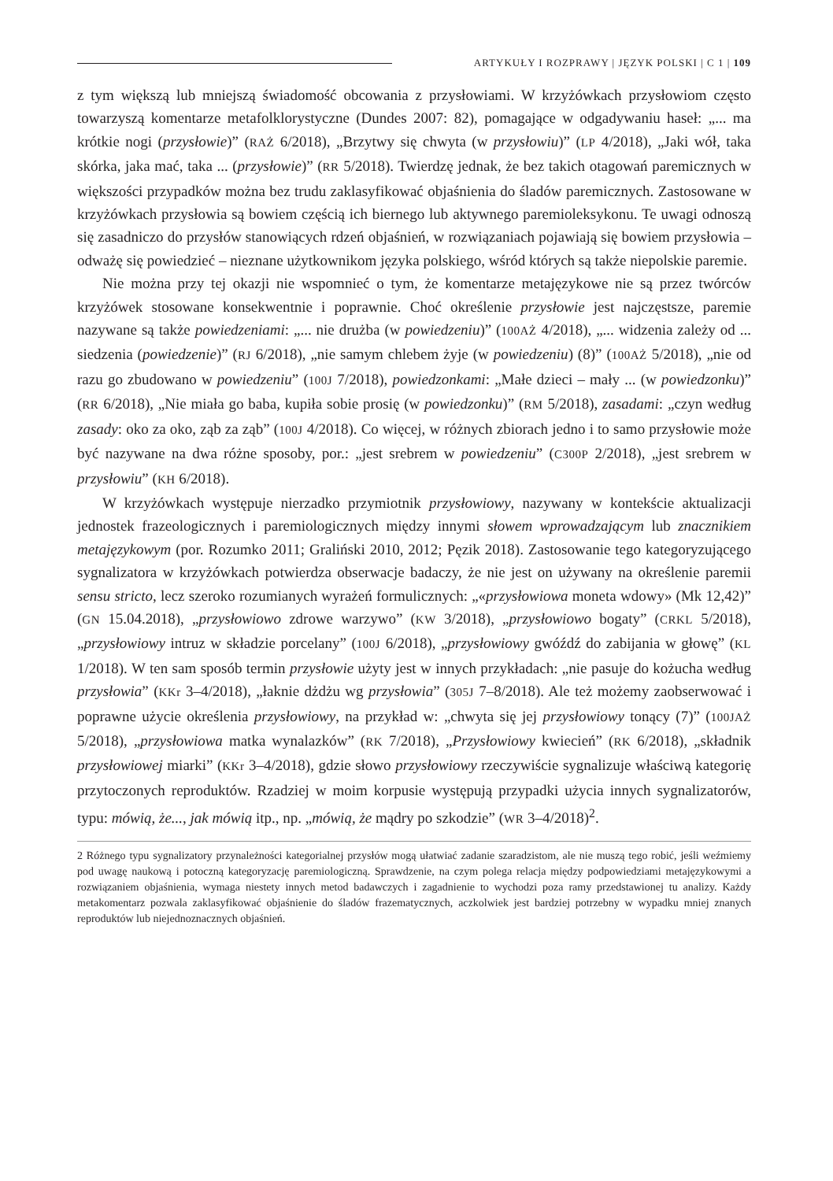ARTYKUŁY I ROZPRAWY | JĘZYK POLSKI | C 1 | 109
z tym większą lub mniejszą świadomość obcowania z przysłowiami. W krzyżówkach przysłowiom często towarzyszą komentarze metafolklorystyczne (Dundes 2007: 82), pomagające w odgadywaniu haseł: „... ma krótkie nogi (przysłowie)” (RAŻ 6/2018), „Brzytwy się chwyta (w przysłowiu)” (LP 4/2018), „Jaki wół, taka skórka, jaka mać, taka ... (przysłowie)” (RR 5/2018). Twierdzę jednak, że bez takich otagowań paremicznych w większości przypadków można bez trudu zaklasyfikować objaśnienia do śladów paremicznych. Zastosowane w krzyżówkach przysłowia są bowiem częścią ich biernego lub aktywnego paremioleksykonu. Te uwagi odnoszą się zasadniczo do przysłów stanowiących rdzeń objaśnień, w rozwiązaniach pojawiają się bowiem przysłowia – odważę się powiedzieć – nieznane użytkownikom języka polskiego, wśród których są także niepolskie paremie.
Nie można przy tej okazji nie wspomnieć o tym, że komentarze metajęzykowe nie są przez twórców krzyżówek stosowane konsekwentnie i poprawnie. Choć określenie przysłowie jest najczęstsze, paremie nazywane są także powiedzeniami: „... nie drużba (w powiedzeniu)” (100AŻ 4/2018), „... widzenia zależy od ... siedzenia (powiedzenie)” (RJ 6/2018), „nie samym chlebem żyje (w powiedzeniu) (8)” (100AŻ 5/2018), „nie od razu go zbudowano w powiedzeniu” (100J 7/2018), powiedzonkami: „Małe dzieci – mały ... (w powiedzonku)” (RR 6/2018), „Nie miała go baba, kupiła sobie prosię (w powiedzonku)” (RM 5/2018), zasadami: „czyn według zasady: oko za oko, ząb za ząb” (100J 4/2018). Co więcej, w różnych zbiorach jedno i to samo przysłowie może być nazywane na dwa różne sposoby, por.: „jest srebrem w powiedzeniu” (C300P 2/2018), „jest srebrem w przysłowiu” (KH 6/2018).
W krzyżówkach występuje nierzadko przymiotnik przysłowiowy, nazywany w kontekście aktualizacji jednostek frazeologicznych i paremiologicznych między innymi słowem wprowadzającym lub znacznikiem metajęzykowym (por. Rozumko 2011; Graliński 2010, 2012; Pęzik 2018). Zastosowanie tego kategoryzującego sygnalizatora w krzyżówkach potwierdza obserwacje badaczy, że nie jest on używany na określenie paremii sensu stricto, lecz szeroko rozumianych wyrażeń formulicznych: „«przysłowiowa moneta wdowy» (Mk 12,42)” (GN 15.04.2018), „przysłowiowo zdrowe warzywo” (KW 3/2018), „przysłowiowo bogaty” (CRKL 5/2018), „przysłowiowy intruz w składzie porcelany” (100J 6/2018), „przysłowiowy gwóźdź do zabijania w głowę” (KL 1/2018). W ten sam sposób termin przysłowie użyty jest w innych przykładach: „nie pasuje do kożucha według przysłowia” (KKr 3–4/2018), „łaknie dżdżu wg przysłowia” (305J 7–8/2018). Ale też możemy zaobserwować i poprawne użycie określenia przysłowiowy, na przykład w: „chwyta się jej przysłowiowy tonący (7)” (100JAŻ 5/2018), „przysłowiowa matka wynalazków” (RK 7/2018), „Przysłowiowy kwiecień” (RK 6/2018), „składnik przysłowiowej miarki” (KKr 3–4/2018), gdzie słowo przysłowiowy rzeczywiście sygnalizuje właściwą kategorię przytoczonych reproduktów. Rzadziej w moim korpusie występują przypadki użycia innych sygnalizatorów, typu: mówią, że..., jak mówią itp., np. „mówią, że mądry po szkodzie” (WR 3–4/2018)<sup>2</sup>.
2 Różnego typu sygnalizatory przynależności kategorialnej przysłów mogą ułatwiać zadanie szaradzistom, ale nie muszą tego robić, jeśli weźmiemy pod uwagę naukową i potoczną kategoryzację paremiologiczną. Sprawdzenie, na czym polega relacja między podpowiedziami metajęzykowymi a rozwiązaniem objaśnienia, wymaga niestety innych metod badawczych i zagadnienie to wychodzi poza ramy przedstawionej tu analizy. Każdy metakomentarz pozwala zaklasyfikować objaśnienie do śladów frazematycznych, aczkolwiek jest bardziej potrzebny w wypadku mniej znanych reproduktów lub niejednoznacznych objaśnień.